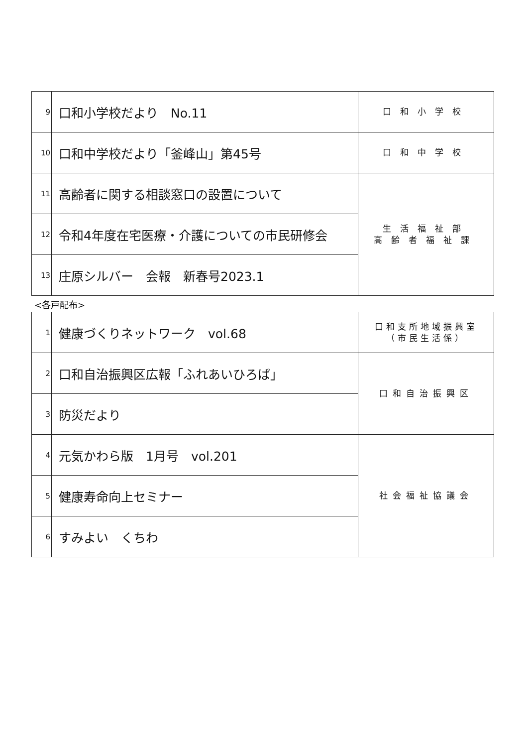| 9 | 口和小学校だより No.11 | 口和小学校 |
| 10 | 口和中学校だより「釜峰山」第45号 | 口和中学校 |
| 11 | 高齢者に関する相談窓口の設置について | 生活福祉部 高齢者福祉課 |
| 12 | 令和4年度在宅医療・介護についての市民研修会 | |
| 13 | 庄原シルバー 会報 新春号2023.1 | |
<各戸配布>
| 1 | 健康づくりネットワーク vol.68 | 口和支所地域振興室 （市民生活係） |
| 2 | 口和自治振興区広報「ふれあいひろば」 | 口和自治振興区 |
| 3 | 防災だより | |
| 4 | 元気かわら版 1月号 vol.201 | 社会福祉協議会 |
| 5 | 健康寿命向上セミナー | |
| 6 | すみよい くちわ | |